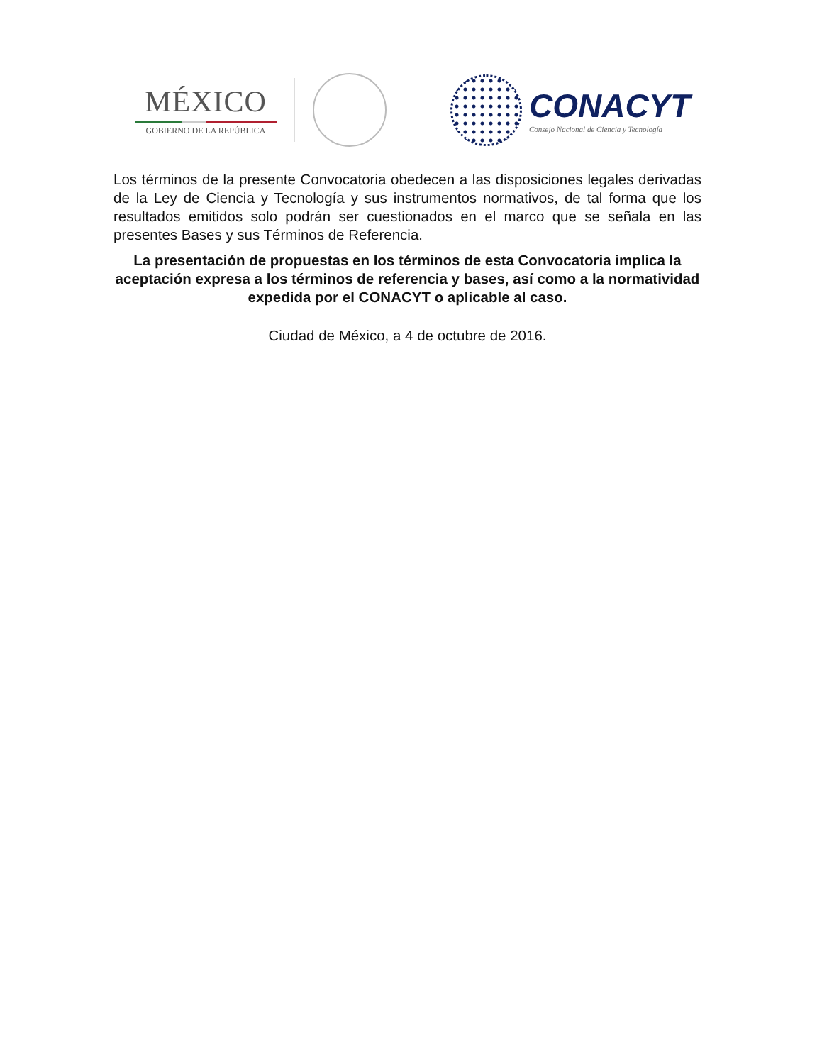MÉXICO
GOBIERNO DE LA REPÚBLICA
CONACYT
Consejo Nacional de Ciencia y Tecnología
Los términos de la presente Convocatoria obedecen a las disposiciones legales derivadas de la Ley de Ciencia y Tecnología y sus instrumentos normativos, de tal forma que los resultados emitidos solo podrán ser cuestionados en el marco que se señala en las presentes Bases y sus Términos de Referencia.
La presentación de propuestas en los términos de esta Convocatoria implica la aceptación expresa a los términos de referencia y bases, así como a la normatividad expedida por el CONACYT o aplicable al caso.
Ciudad de México, a 4 de octubre de 2016.